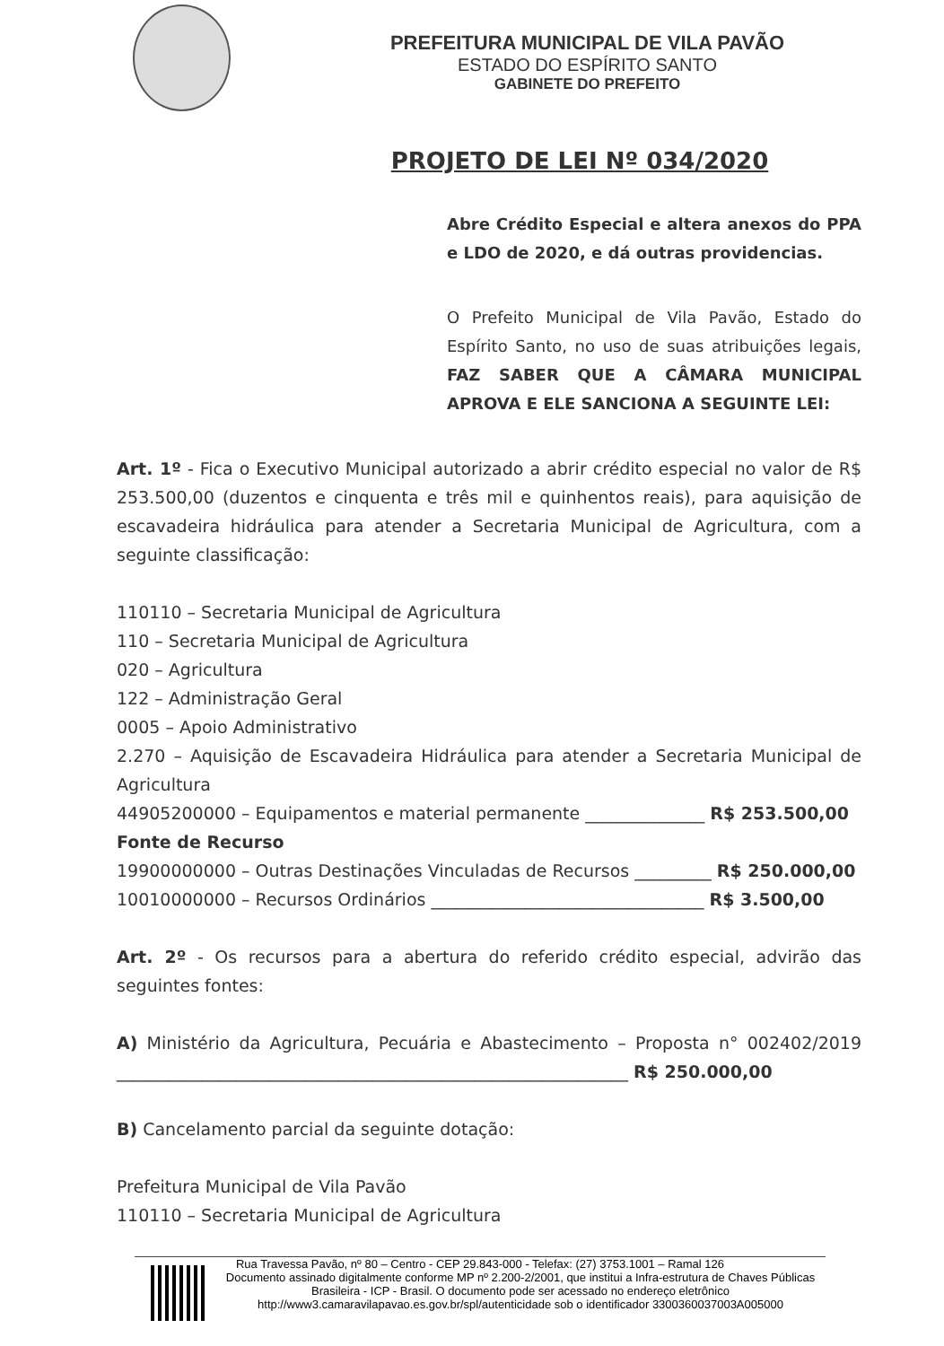PREFEITURA MUNICIPAL DE VILA PAVÃO
ESTADO DO ESPÍRITO SANTO
GABINETE DO PREFEITO
PROJETO DE LEI Nº 034/2020
Abre Crédito Especial e altera anexos do PPA e LDO de 2020, e dá outras providencias.
O Prefeito Municipal de Vila Pavão, Estado do Espírito Santo, no uso de suas atribuições legais, FAZ SABER QUE A CÂMARA MUNICIPAL APROVA E ELE SANCIONA A SEGUINTE LEI:
Art. 1º - Fica o Executivo Municipal autorizado a abrir crédito especial no valor de R$ 253.500,00 (duzentos e cinquenta e três mil e quinhentos reais), para aquisição de escavadeira hidráulica para atender a Secretaria Municipal de Agricultura, com a seguinte classificação:
110110 – Secretaria Municipal de Agricultura
110 – Secretaria Municipal de Agricultura
020 – Agricultura
122 – Administração Geral
0005 – Apoio Administrativo
2.270 – Aquisição de Escavadeira Hidráulica para atender a Secretaria Municipal de Agricultura
44905200000 – Equipamentos e material permanente ______________ R$ 253.500,00
Fonte de Recurso
19900000000 – Outras Destinações Vinculadas de Recursos _________ R$ 250.000,00
10010000000 – Recursos Ordinários ________________________________ R$ 3.500,00
Art. 2º - Os recursos para a abertura do referido crédito especial, advirão das seguintes fontes:
A) Ministério da Agricultura, Pecuária e Abastecimento – Proposta n° 002402/2019 ____________________________________________________________ R$ 250.000,00
B) Cancelamento parcial da seguinte dotação:
Prefeitura Municipal de Vila Pavão
110110 – Secretaria Municipal de Agricultura
Rua Travessa Pavão, nº 80 – Centro - CEP 29.843-000 - Telefax: (27) 3753.1001 – Ramal 126
Documento assinado digitalmente conforme MP nº 2.200-2/2001, que institui a Infra-estrutura de Chaves Públicas Brasileira - ICP - Brasil. O documento pode ser acessado no endereço eletrônico http://www3.camaravilapavao.es.gov.br/spl/autenticidade sob o identificador 3300360037003A005000